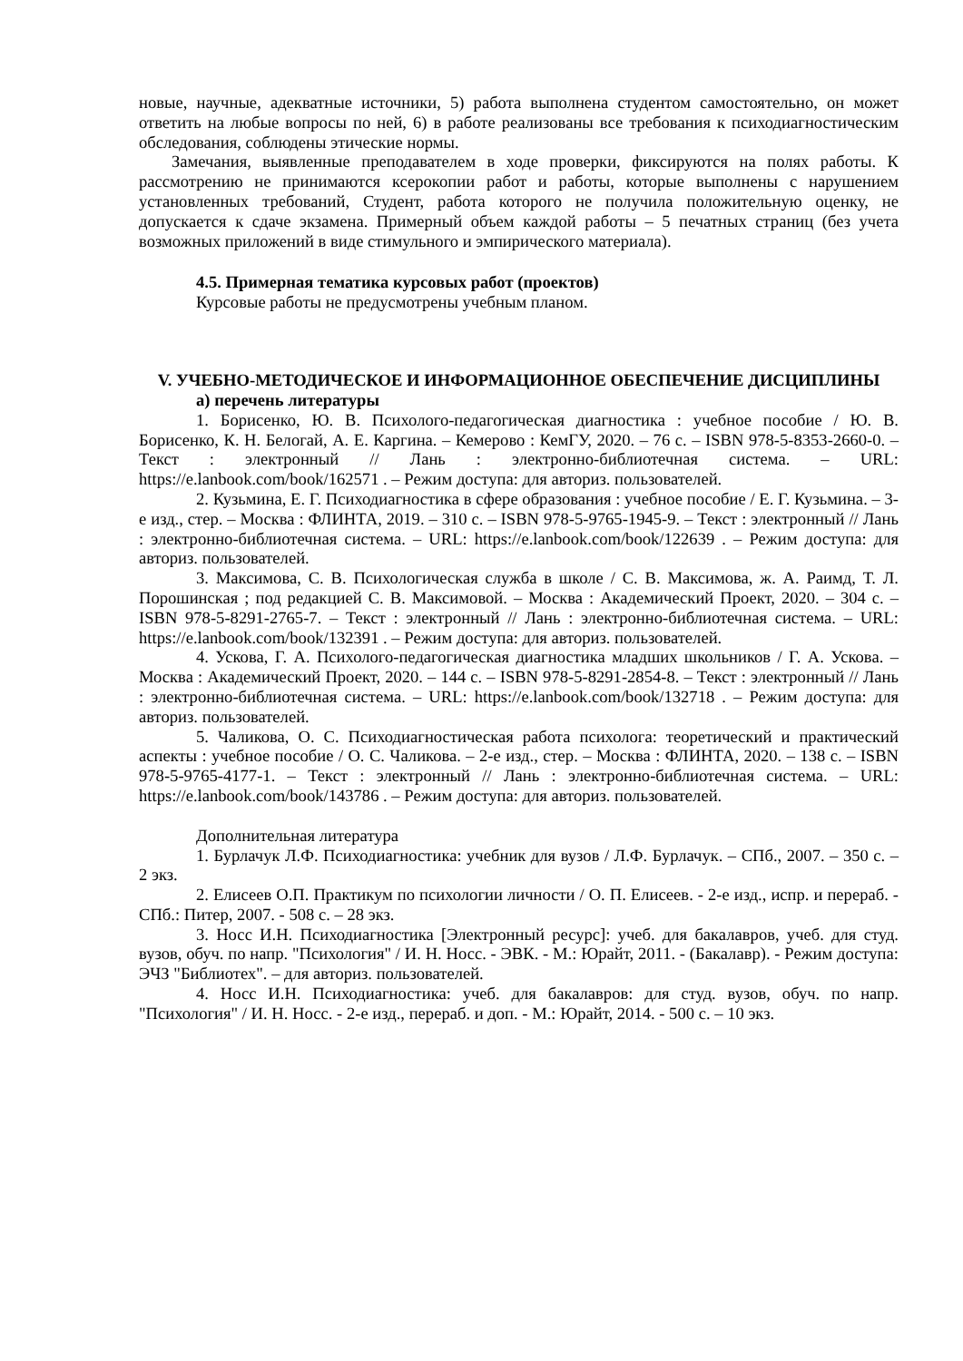новые, научные, адекватные источники, 5) работа выполнена студентом самостоятельно, он может ответить на любые вопросы по ней, 6) в работе реализованы все требования к психодиагностическим обследования, соблюдены этические нормы.
Замечания, выявленные преподавателем в ходе проверки, фиксируются на полях работы. К рассмотрению не принимаются ксерокопии работ и работы, которые выполнены с нарушением установленных требований, Студент, работа которого не получила положительную оценку, не допускается к сдаче экзамена. Примерный объем каждой работы – 5 печатных страниц (без учета возможных приложений в виде стимульного и эмпирического материала).
4.5. Примерная тематика курсовых работ (проектов)
Курсовые работы не предусмотрены учебным планом.
V. УЧЕБНО-МЕТОДИЧЕСКОЕ И ИНФОРМАЦИОННОЕ ОБЕСПЕЧЕНИЕ ДИСЦИПЛИНЫ
а) перечень литературы
1. Борисенко, Ю. В. Психолого-педагогическая диагностика : учебное пособие / Ю. В. Борисенко, К. Н. Белогай, А. Е. Каргина. – Кемерово : КемГУ, 2020. – 76 с. – ISBN 978-5-8353-2660-0. – Текст : электронный // Лань : электронно-библиотечная система. – URL: https://e.lanbook.com/book/162571 . – Режим доступа: для авториз. пользователей.
2. Кузьмина, Е. Г. Психодиагностика в сфере образования : учебное пособие / Е. Г. Кузьмина. – 3-е изд., стер. – Москва : ФЛИНТА, 2019. – 310 с. – ISBN 978-5-9765-1945-9. – Текст : электронный // Лань : электронно-библиотечная система. – URL: https://e.lanbook.com/book/122639 . – Режим доступа: для авториз. пользователей.
3. Максимова, С. В. Психологическая служба в школе / С. В. Максимова, ж. А. Раимд, Т. Л. Порошинская ; под редакцией С. В. Максимовой. – Москва : Академический Проект, 2020. – 304 с. – ISBN 978-5-8291-2765-7. – Текст : электронный // Лань : электронно-библиотечная система. – URL: https://e.lanbook.com/book/132391 . – Режим доступа: для авториз. пользователей.
4. Ускова, Г. А. Психолого-педагогическая диагностика младших школьников / Г. А. Ускова. – Москва : Академический Проект, 2020. – 144 с. – ISBN 978-5-8291-2854-8. – Текст : электронный // Лань : электронно-библиотечная система. – URL: https://e.lanbook.com/book/132718 . – Режим доступа: для авториз. пользователей.
5. Чаликова, О. С. Психодиагностическая работа психолога: теоретический и практический аспекты : учебное пособие / О. С. Чаликова. – 2-е изд., стер. – Москва : ФЛИНТА, 2020. – 138 с. – ISBN 978-5-9765-4177-1. – Текст : электронный // Лань : электронно-библиотечная система. – URL: https://e.lanbook.com/book/143786 . – Режим доступа: для авториз. пользователей.
Дополнительная литература
1. Бурлачук Л.Ф. Психодиагностика: учебник для вузов / Л.Ф. Бурлачук. – СПб., 2007. – 350 с. – 2 экз.
2. Елисеев О.П. Практикум по психологии личности / О. П. Елисеев. - 2-е изд., испр. и перераб. - СПб.: Питер, 2007. - 508 с. – 28 экз.
3. Носс И.Н. Психодиагностика [Электронный ресурс]: учеб. для бакалавров, учеб. для студ. вузов, обуч. по напр. "Психология" / И. Н. Носс. - ЭВК. - М.: Юрайт, 2011. - (Бакалавр). - Режим доступа: ЭЧЗ "Библиотех". – для авториз. пользователей.
4. Носс И.Н. Психодиагностика: учеб. для бакалавров: для студ. вузов, обуч. по напр. "Психология" / И. Н. Носс. - 2-е изд., перераб. и доп. - М.: Юрайт, 2014. - 500 с. – 10 экз.